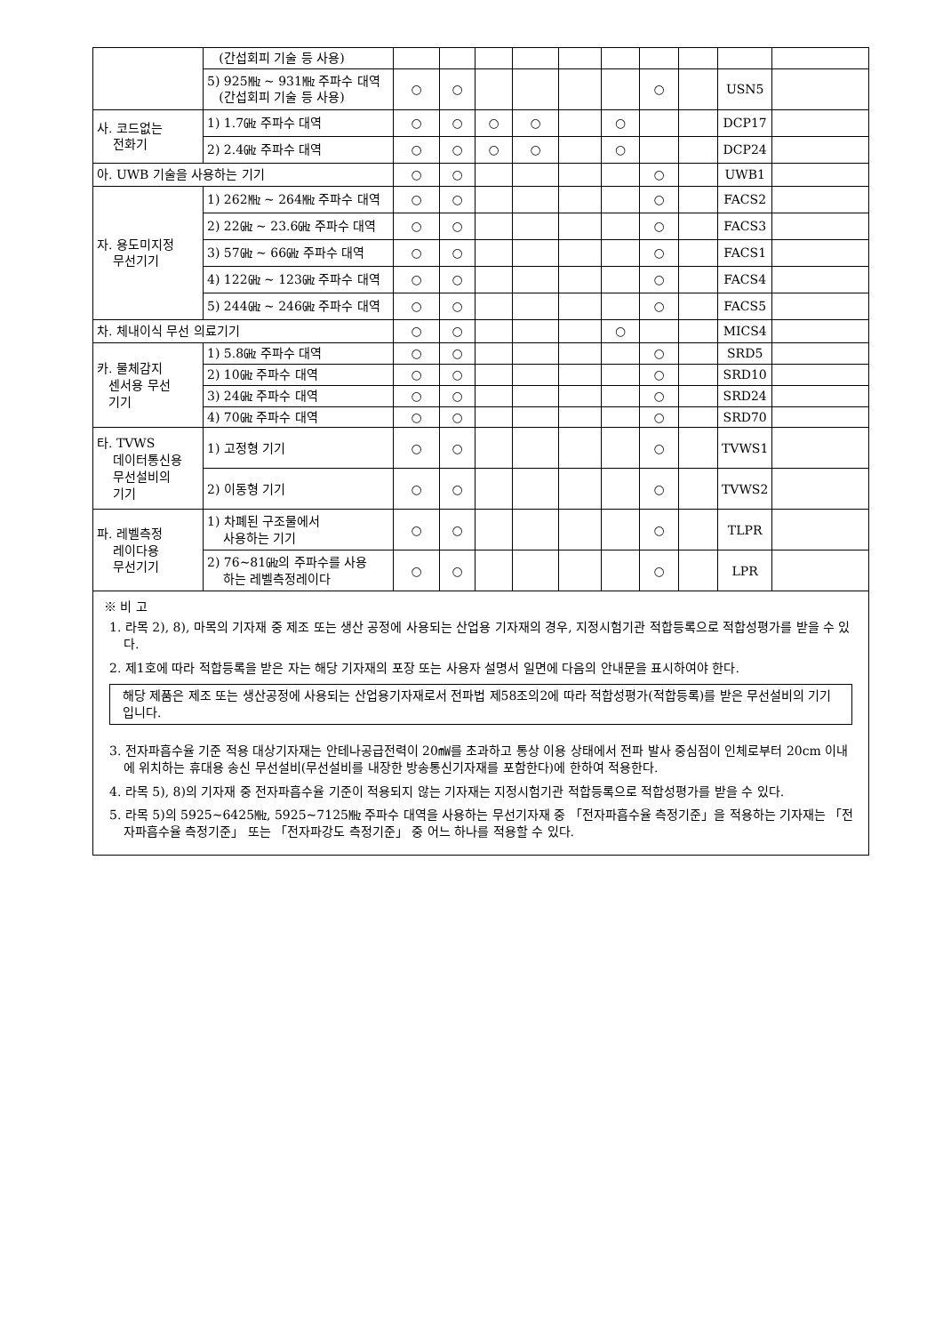| | (간섭회피 기술 등 사용) | | | | | | | | | | |
| | 5) 925㎒ ~ 931㎒ 주파수 대역 (간섭회피 기술 등 사용) | ○ | ○ | | | | | ○ | | USN5 | |
| 사. 코드없는 전화기 | 1) 1.7㎓ 주파수 대역 | ○ | ○ | ○ | ○ | | ○ | | | DCP17 | |
| | 2) 2.4㎓ 주파수 대역 | ○ | ○ | ○ | ○ | | ○ | | | DCP24 | |
| 아. UWB 기술을 사용하는 기기 | | ○ | ○ | | | | | ○ | | UWB1 | |
| 자. 용도미지정 무선기기 | 1) 262㎒ ~ 264㎒ 주파수 대역 | ○ | ○ | | | | | ○ | | FACS2 | |
| | 2) 22㎓ ~ 23.6㎓ 주파수 대역 | ○ | ○ | | | | | ○ | | FACS3 | |
| | 3) 57㎓ ~ 66㎓ 주파수 대역 | ○ | ○ | | | | | ○ | | FACS1 | |
| | 4) 122㎓ ~ 123㎓ 주파수 대역 | ○ | ○ | | | | | ○ | | FACS4 | |
| | 5) 244㎓ ~ 246㎓ 주파수 대역 | ○ | ○ | | | | | ○ | | FACS5 | |
| 차. 체내이식 무선 의료기기 | | ○ | ○ | | | | ○ | | | MICS4 | |
| 카. 물체감지 센서용 무선 기기 | 1) 5.8㎓ 주파수 대역 | ○ | ○ | | | | | ○ | | SRD5 | |
| | 2) 10㎓ 주파수 대역 | ○ | ○ | | | | | ○ | | SRD10 | |
| | 3) 24㎓ 주파수 대역 | ○ | ○ | | | | | ○ | | SRD24 | |
| | 4) 70㎓ 주파수 대역 | ○ | ○ | | | | | ○ | | SRD70 | |
| 타. TVWS 데이터통신용 무선설비의 기기 | 1) 고정형 기기 | ○ | ○ | | | | | ○ | | TVWS1 | |
| | 2) 이동형 기기 | ○ | ○ | | | | | ○ | | TVWS2 | |
| 파. 레벨측정 레이다용 무선기기 | 1) 차폐된 구조물에서 사용하는 기기 | ○ | ○ | | | | | ○ | | TLPR | |
| | 2) 76∼81㎓의 주파수를 사용 하는 레벨측정레이다 | ○ | ○ | | | | | ○ | | LPR | |
| ※ 비 고 1. 라목 2), 8), 마목의 기자재 중 제조 또는 생산 공정에 사용되는 산업용 기자재의 경우, 지정시험기관 적합등록으로 적합성평가를 받을 수 있다. 2. 제1호에 따라 적합등록을 받은 자는 해당 기자재의 포장 또는 사용자 설명서 일면에 다음의 안내문을 표시하여야 한다. 해당 제품은 제조 또는 생산공정에 사용되는 산업용기자재로서 전파법 제58조의2에 따라 적합성평가(적합등록)를 받은 무선설비의 기기입니다. 3. 전자파흡수율 기준 적용 대상기자재는 안테나공급전력이 20㎽를 초과하고 통상 이용 상태에서 전파 발사 중심점이 인체로부터 20cm 이내에 위치하는 휴대용 송신 무선설비(무선설비를 내장한 방송통신기자재를 포함한다)에 한하여 적용한다. 4. 라목 5), 8)의 기자재 중 전자파흡수율 기준이 적용되지 않는 기자재는 지정시험기관 적합등록으로 적합성평가를 받을 수 있다. 5. 라목 5)의 5925∼6425㎒, 5925∼7125㎒ 주파수 대역을 사용하는 무선기자재 중 「전자파흡수율 측정기준」을 적용하는 기자재는 「전자파흡수율 측정기준」 또는 「전자파강도 측정기준」 중 어느 하나를 적용할 수 있다. | | | | | | | | | | | |